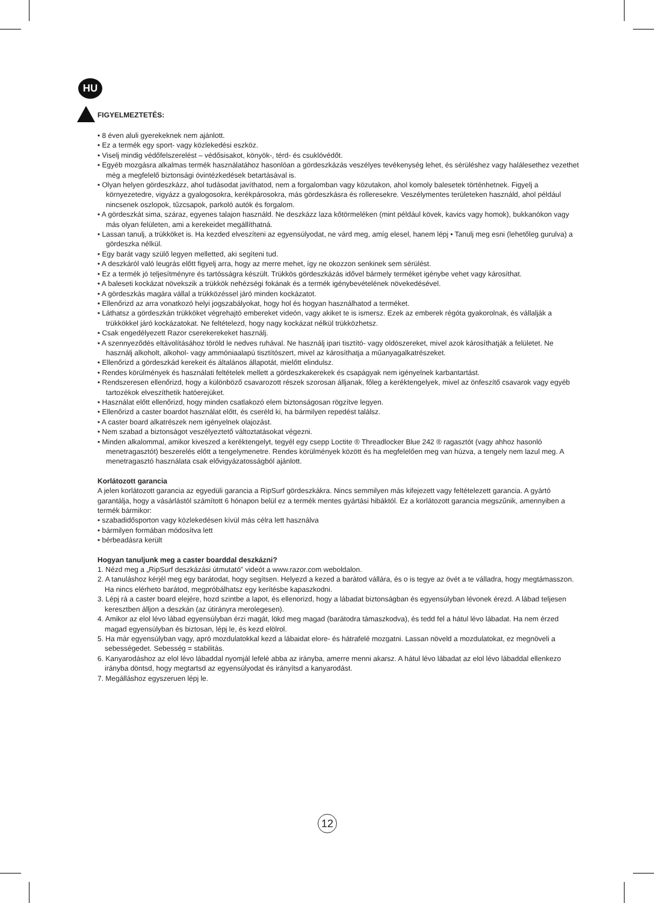HU
FIGYELMEZTETÉS:
• 8 éven aluli gyerekeknek nem ajánlott.
• Ez a termék egy sport- vagy közlekedési eszköz.
• Viselj mindig védőfelszerelést – védősisakot, könyök-, térd- és csuklóvédőt.
• Egyéb mozgásra alkalmas termék használatához hasonlóan a gördeszkázás veszélyes tevékenység lehet, és sérüléshez vagy halálesethez vezethet még a megfelelő biztonsági óvintézkedések betartásával is.
• Olyan helyen gördeszkázz, ahol tudásodat javíthatod, nem a forgalomban vagy közutakon, ahol komoly balesetek történhetnek. Figyelj a környezetedre, vigyázz a gyalogosokra, kerékpárosokra, más gördeszkásra és rolleresekre. Veszélymentes területeken használd, ahol például nincsenek oszlopok, tűzcsapok, parkoló autók és forgalom.
• A gördeszkát sima, száraz, egyenes talajon használd. Ne deszkázz laza kőtörmeléken (mint például kövek, kavics vagy homok), bukkanókon vagy más olyan felületen, ami a kerekeidet megállíthatná.
• Lassan tanulj, a trükköket is. Ha kezded elveszíteni az egyensúlyodat, ne várd meg, amíg elesel, hanem lépj • Tanulj meg esni (lehetőleg gurulva) a gördeszka nélkül.
• Egy barát vagy szülő legyen melletted, aki segíteni tud.
• A deszkáról való leugrás előtt figyelj arra, hogy az merre mehet, így ne okozzon senkinek sem sérülést.
• Ez a termék jó teljesítményre és tartósságra készült. Trükkös gördeszkázás idővel bármely terméket igénybe vehet vagy károsíthat.
• A baleseti kockázat növekszik a trükkök nehézségi fokának és a termék igénybevételének növekedésével.
• A gördeszkás magára vállal a trükközéssel járó minden kockázatot.
• Ellenőrizd az arra vonatkozó helyi jogszabályokat, hogy hol és hogyan használhatod a terméket.
• Láthatsz a gördeszkán trükköket végrehajtó embereket videón, vagy akiket te is ismersz. Ezek az emberek régóta gyakorolnak, és vállalják a trükkökkel járó kockázatokat. Ne feltételezd, hogy nagy kockázat nélkül trükközhetsz.
• Csak engedélyezett Razor cserekerekeket használj.
• A szennyeződés eltávolításához töröld le nedves ruhával. Ne használj ipari tisztító- vagy oldószereket, mivel azok károsíthatják a felületet. Ne használj alkoholt, alkohol- vagy ammóniaalapú tisztítószert, mivel az károsíthatja a műanyagalkatrészeket.
• Ellenőrizd a gördeszkád kerekeit és általános állapotát, mielőtt elindulsz.
• Rendes körülmények és használati feltételek mellett a gördeszkakerekek és csapágyak nem igényelnek karbantartást.
• Rendszeresen ellenőrizd, hogy a különböző csavarozott részek szorosan álljanak, főleg a keréktengelyek, mivel az önfeszítő csavarok vagy egyéb tartozékok elveszíthetik hatóerejüket.
• Használat előtt ellenőrizd, hogy minden csatlakozó elem biztonságosan rögzítve legyen.
• Ellenőrizd a caster boardot használat előtt, és cseréld ki, ha bármilyen repedést találsz.
• A caster board alkatrészek nem igényelnek olajozást.
• Nem szabad a biztonságot veszélyeztető változtatásokat végezni.
• Minden alkalommal, amikor kiveszed a keréktengelyt, tegyél egy csepp Loctite ® Threadlocker Blue 242 ® ragasztót (vagy ahhoz hasonló menetragasztót) beszerelés előtt a tengelymenetre. Rendes körülmények között és ha megfelelően meg van húzva, a tengely nem lazul meg. A menetragasztó használata csak elővigyázatosságból ajánlott.
Korlátozott garancia
A jelen korlátozott garancia az egyedüli garancia a RipSurf gördeszkákra. Nincs semmilyen más kifejezett vagy feltételezett garancia. A gyártó garantálja, hogy a vásárlástól számított 6 hónapon belül ez a termék mentes gyártási hibáktól. Ez a korlátozott garancia megszűnik, amennyiben a termék bármikor:
• szabadidősporton vagy közlekedésen kívül más célra lett használva
• bármilyen formában módosítva lett
• bérbeadásra került
Hogyan tanuljunk meg a caster boarddal deszkázni?
1. Nézd meg a „RipSurf deszkázási útmutató” videót a www.razor.com weboldalon.
2. A tanuláshoz kérjél meg egy barátodat, hogy segítsen. Helyezd a kezed a barátod vállára, és o is tegye az övét a te válladra, hogy megtámasszon. Ha nincs elérheto barátod, megpróbálhatsz egy kerítésbe kapaszkodni.
3. Lépj rá a caster board elejére, hozd szintbe a lapot, és ellenorizd, hogy a lábadat biztonságban és egyensúlyban lévonek érezd. A lábad teljesen keresztben álljon a deszkán (az útirányra merolegesen).
4. Amikor az elol lévo lábad egyensúlyban érzi magát, lökd meg magad (barátodra támaszkodva), és tedd fel a hátul lévo lábadat. Ha nem érzed magad egyensúlyban és biztosan, lépj le, és kezd elölrol.
5. Ha már egyensúlyban vagy, apró mozdulatokkal kezd a lábaidat elore- és hátrafelé mozgatni. Lassan növeld a mozdulatokat, ez megnöveli a sebességedet. Sebesség = stabilitás.
6. Kanyarodáshoz az elol lévo lábaddal nyomjál lefelé abba az irányba, amerre menni akarsz. A hátul lévo lábadat az elol lévo lábaddal ellenkezo irányba döntsd, hogy megtartsd az egyensúlyodat és irányítsd a kanyarodást.
7. Megálláshoz egyszeruen lépj le.
12